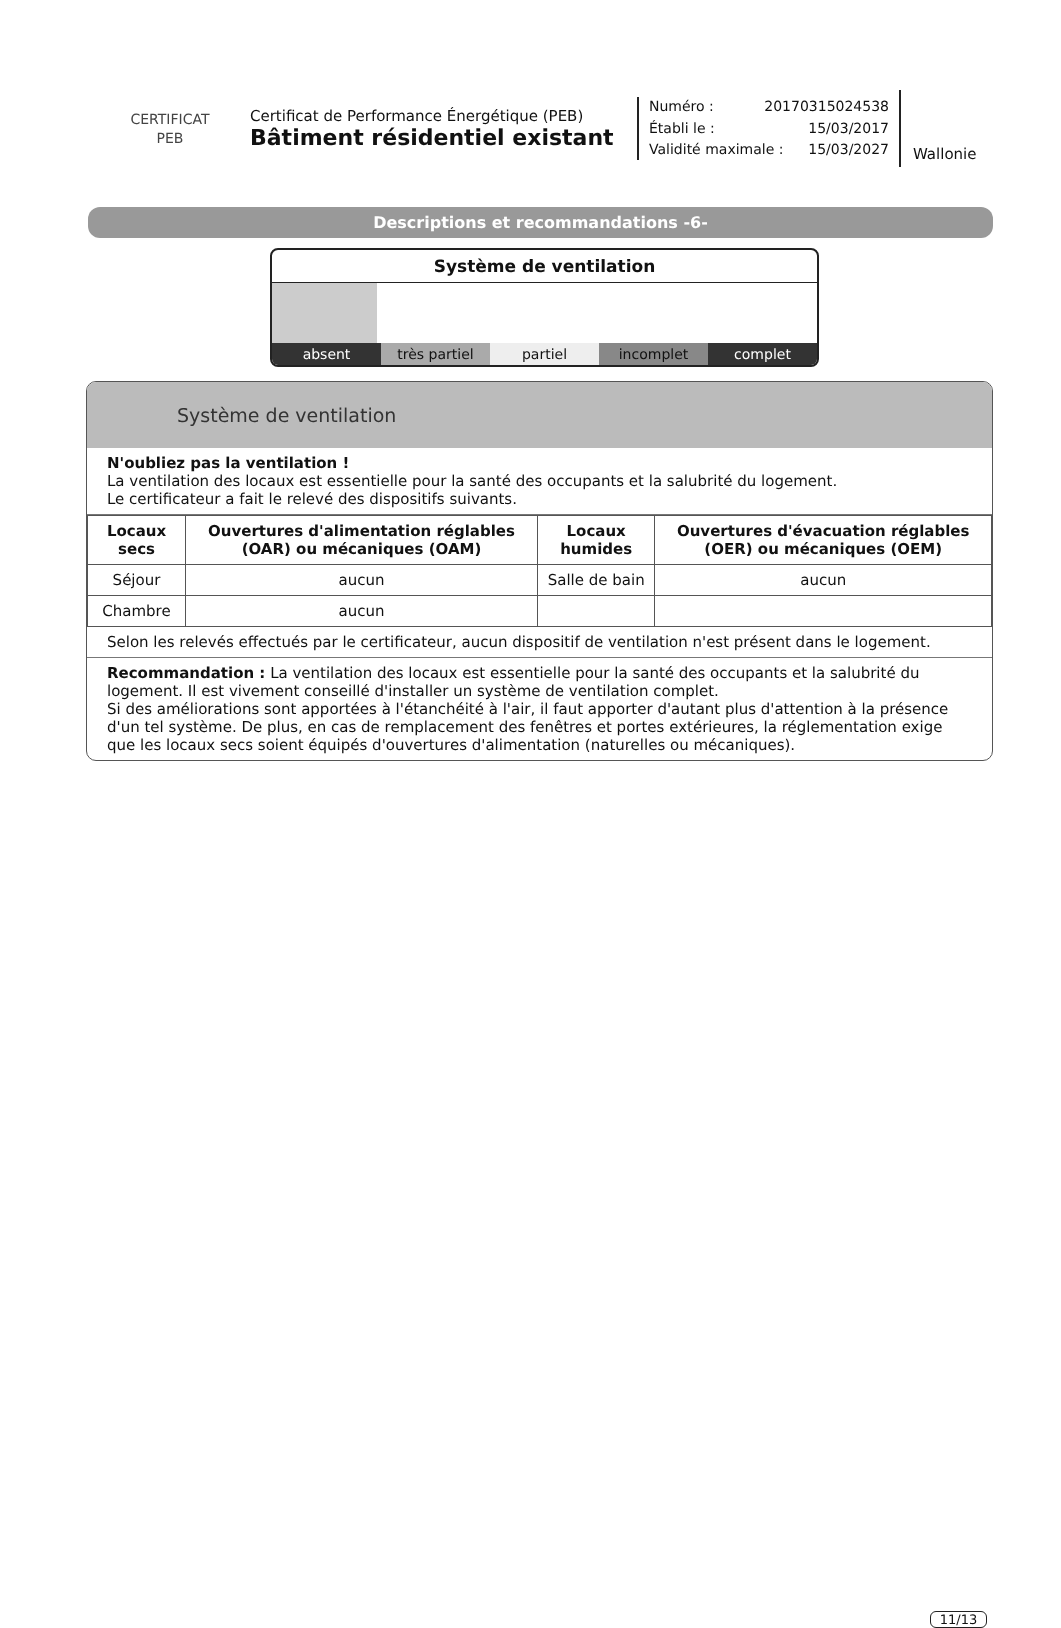CERTIFICAT
PEB
Certificat de Performance Énergétique (PEB)
Bâtiment résidentiel existant
Numéro : 20170315024538
Établi le : 15/03/2017
Validité maximale : 15/03/2027
Wallonie
Descriptions et recommandations -6-
Système de ventilation
absent très partiel partiel incomplet complet
Système de ventilation
N'oubliez pas la ventilation !
La ventilation des locaux est essentielle pour la santé des occupants et la salubrité du logement.
Le certificateur a fait le relevé des dispositifs suivants.
| Locaux secs | Ouvertures d'alimentation réglables (OAR) ou mécaniques (OAM) | Locaux humides | Ouvertures d'évacuation réglables (OER) ou mécaniques (OEM) |
| --- | --- | --- | --- |
| Séjour | aucun | Salle de bain | aucun |
| Chambre | aucun | | |
Selon les relevés effectués par le certificateur, aucun dispositif de ventilation n'est présent dans le logement.
Recommandation : La ventilation des locaux est essentielle pour la santé des occupants et la salubrité du logement. Il est vivement conseillé d'installer un système de ventilation complet.
Si des améliorations sont apportées à l'étanchéité à l'air, il faut apporter d'autant plus d'attention à la présence d'un tel système. De plus, en cas de remplacement des fenêtres et portes extérieures, la réglementation exige que les locaux secs soient équipés d'ouvertures d'alimentation (naturelles ou mécaniques).
11/13